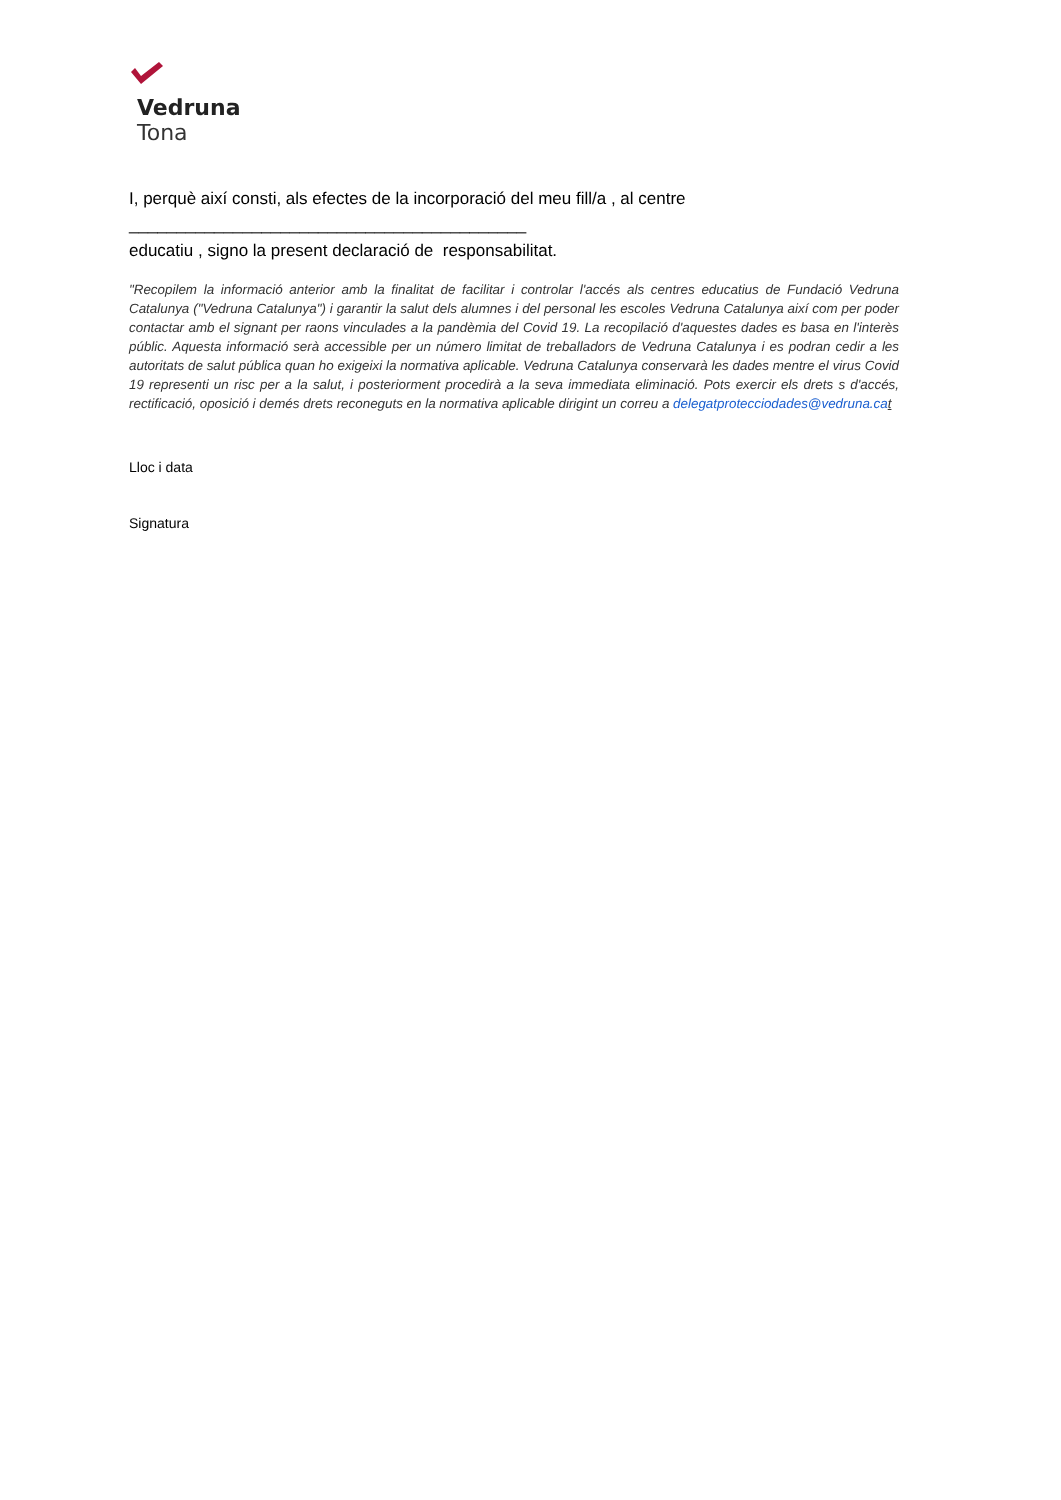Vedruna
Tona
I, perquè així consti, als efectes de la incorporació del meu fill/a , al centre
__________________________________________
educatiu , signo la present declaració de responsabilitat.
"Recopilem la informació anterior amb la finalitat de facilitar i controlar l'accés als centres educatius de Fundació Vedruna Catalunya ("Vedruna Catalunya") i garantir la salut dels alumnes i del personal les escoles Vedruna Catalunya així com per poder contactar amb el signant per raons vinculades a la pandèmia del Covid 19. La recopilació d'aquestes dades es basa en l'interès públic. Aquesta informació serà accessible per un número limitat de treballadors de Vedruna Catalunya i es podran cedir a les autoritats de salut pública quan ho exigeixi la normativa aplicable. Vedruna Catalunya conservarà les dades mentre el virus Covid 19 representi un risc per a la salut, i posteriorment procedirà a la seva immediata eliminació. Pots exercir els drets s d'accés, rectificació, oposició i demés drets reconeguts en la normativa aplicable dirigint un correu a delegatprotecciodades@vedruna.ca t
Lloc i data
Signatura